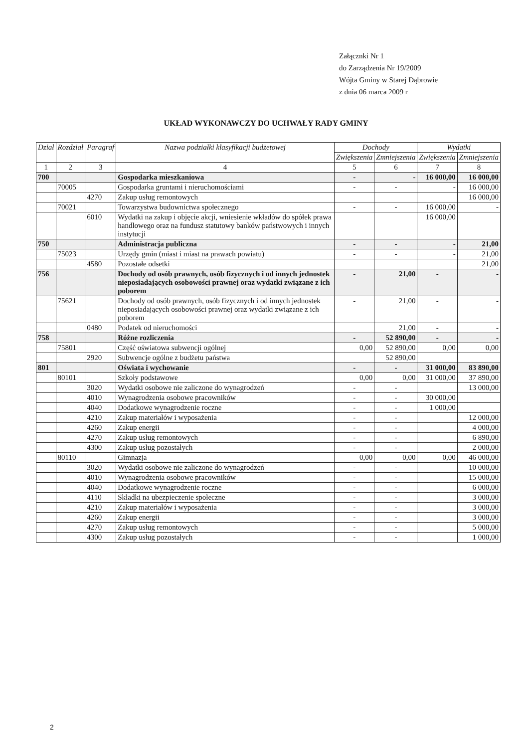Załącznki Nr 1
do Zarządzenia Nr 19/2009
Wójta Gminy w Starej Dąbrowie
z dnia 06 marca 2009 r
UKŁAD WYKONAWCZY DO UCHWAŁY RADY GMINY
| Dział | Rozdział | Paragraf | Nazwa podziałki klasyfikacji budżetowej | Dochody | | Wydatki | |
| --- | --- | --- | --- | --- | --- | --- | --- |
| | | | | Zwiększenia | Zmniejszenia | Zwiększenia | Zmniejszenia |
| 1 | 2 | 3 | 4 | 5 | 6 | 7 | 8 |
| 700 | | | Gospodarka mieszkaniowa | - | - | 16 000,00 | 16 000,00 |
| | 70005 | | Gospodarka gruntami i nieruchomościami | - | - | - | 16 000,00 |
| | | 4270 | Zakup usług remontowych | | | | 16 000,00 |
| | 70021 | | Towarzystwa budownictwa społecznego | - | - | 16 000,00 | - |
| | | 6010 | Wydatki na zakup i objęcie akcji, wniesienie wkładów do spółek prawa handlowego oraz na fundusz statutowy banków państwowych i innych instytucji | | | 16 000,00 | |
| 750 | | | Administracja publiczna | - | - | - | 21,00 |
| | 75023 | | Urzędy gmin (miast i miast na prawach powiatu) | - | - | - | 21,00 |
| | | 4580 | Pozostałe odsetki | | | | 21,00 |
| 756 | | | Dochody od osób prawnych, osób fizycznych i od innych jednostek nieposiadających osobowości prawnej oraz wydatki związane z ich poborem | - | 21,00 | - | - |
| | 75621 | | Dochody od osób prawnych, osób fizycznych i od innych jednostek nieposiadających osobowości prawnej oraz wydatki związane z ich poborem | - | 21,00 | - | - |
| | | 0480 | Podatek od nieruchomości | | 21,00 | - | - |
| 758 | | | Różne rozliczenia | - | 52 890,00 | - | - |
| | 75801 | | Część oświatowa subwencji ogólnej | 0,00 | 52 890,00 | 0,00 | 0,00 |
| | | 2920 | Subwencje ogólne z budżetu państwa | | 52 890,00 | | |
| 801 | | | Oświata i wychowanie | - | - | 31 000,00 | 83 890,00 |
| | 80101 | | Szkoły podstawowe | 0,00 | 0,00 | 31 000,00 | 37 890,00 |
| | | 3020 | Wydatki osobowe nie zaliczone do wynagrodzeń | - | - | | 13 000,00 |
| | | 4010 | Wynagrodzenia osobowe pracowników | - | - | 30 000,00 | |
| | | 4040 | Dodatkowe wynagrodzenie roczne | - | - | 1 000,00 | |
| | | 4210 | Zakup materiałów i wyposażenia | - | - | | 12 000,00 |
| | | 4260 | Zakup energii | - | - | | 4 000,00 |
| | | 4270 | Zakup usług remontowych | - | - | | 6 890,00 |
| | | 4300 | Zakup usług pozostałych | - | - | | 2 000,00 |
| | 80110 | | Gimnazja | 0,00 | 0,00 | 0,00 | 46 000,00 |
| | | 3020 | Wydatki osobowe nie zaliczone do wynagrodzeń | - | - | | 10 000,00 |
| | | 4010 | Wynagrodzenia osobowe pracowników | - | - | | 15 000,00 |
| | | 4040 | Dodatkowe wynagrodzenie roczne | - | - | | 6 000,00 |
| | | 4110 | Składki na ubezpieczenie społeczne | - | - | | 3 000,00 |
| | | 4210 | Zakup materiałów i wyposażenia | - | - | | 3 000,00 |
| | | 4260 | Zakup energii | - | - | | 3 000,00 |
| | | 4270 | Zakup usług remontowych | - | - | | 5 000,00 |
| | | 4300 | Zakup usług pozostałych | - | - | | 1 000,00 |
2